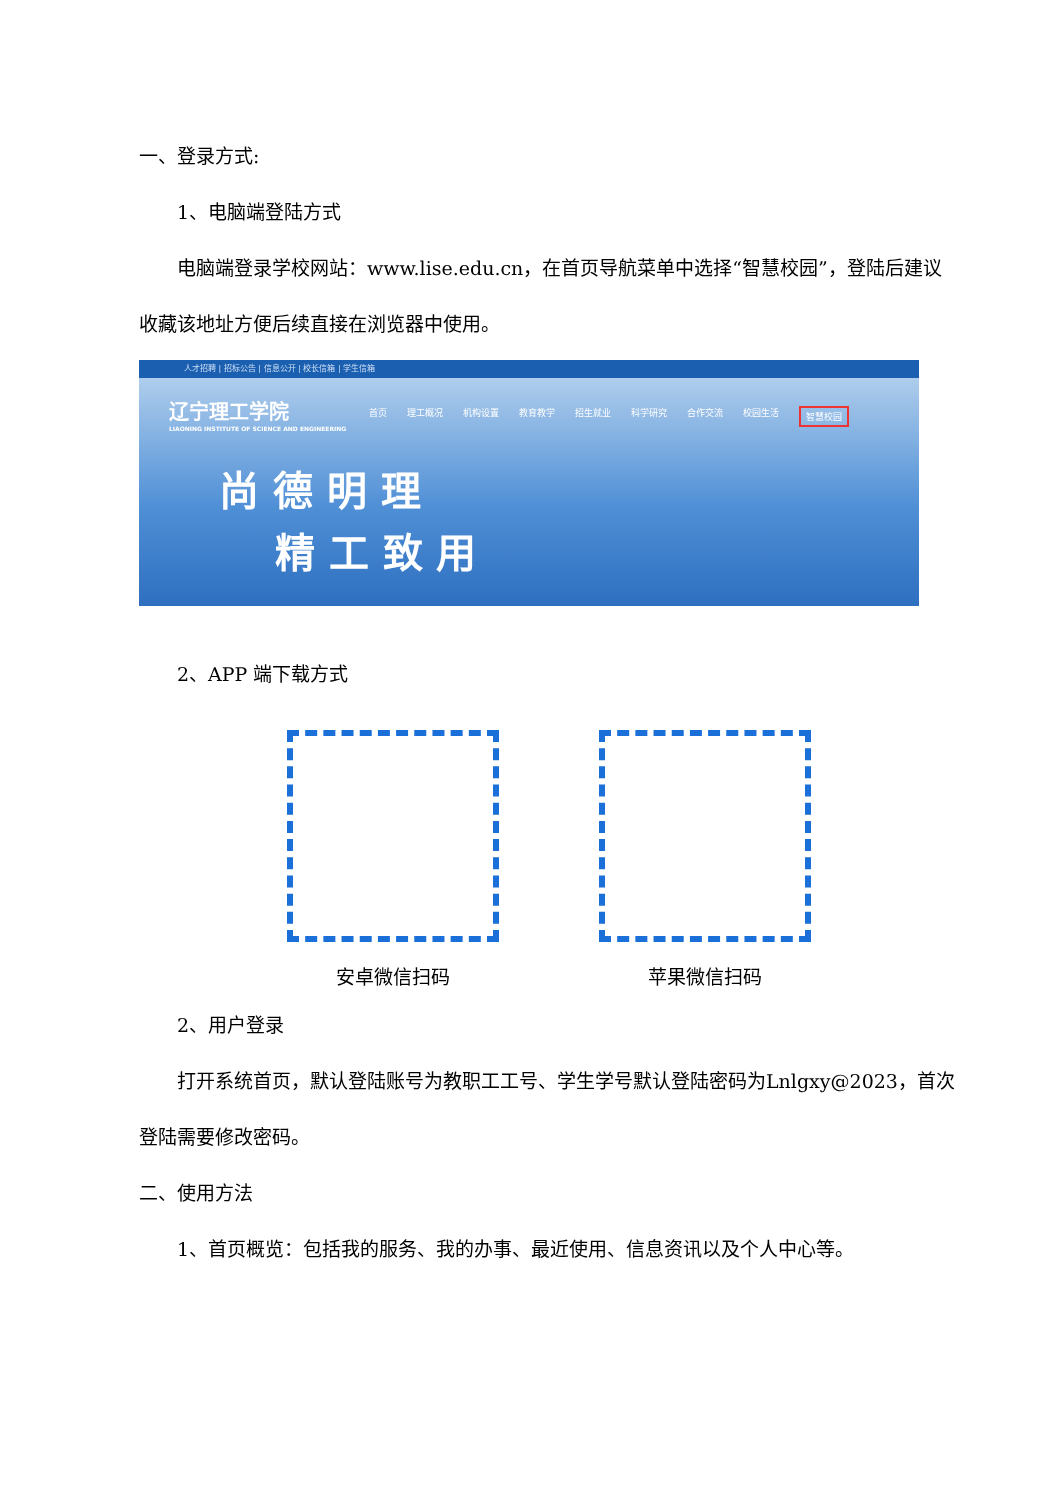一、登录方式:
1、电脑端登陆方式
电脑端登录学校网站：www.lise.edu.cn，在首页导航菜单中选择“智慧校园”，登陆后建议收藏该地址方便后续直接在浏览器中使用。
人才招聘 | 招标公告 | 信息公开 | 校长信箱 | 学生信箱
辽宁理工学院
LIAONING INSTITUTE OF SCIENCE AND ENGINEERING
首页 理工概况 机构设置 教育教学 招生就业 科学研究 合作交流 校园生活 智慧校园
尚 德 明 理
精 工 致 用
2、APP 端下载方式
安卓微信扫码 苹果微信扫码
2、用户登录
打开系统首页，默认登陆账号为教职工工号、学生学号默认登陆密码为Lnlgxy@2023，首次登陆需要修改密码。
二、使用方法
1、首页概览：包括我的服务、我的办事、最近使用、信息资讯以及个人中心等。